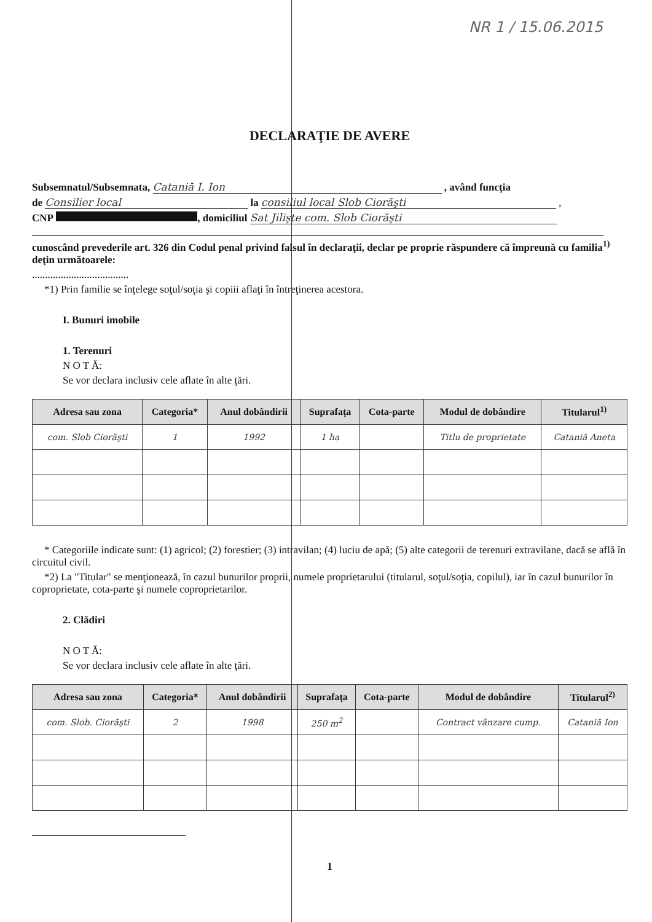NR 1 / 15.06.2015
DECLARAŢIE DE AVERE
Subsemnatul/Subsemnata, Cataniă I. Ion , având funcţia
de Consilier local la consiliul local Slob Ciorăşti ,
CNP , domiciliul Sat Jilişte com. Slob Ciorăşti
cunoscând prevederile art. 326 din Codul penal privind falsul în declaraţii, declar pe proprie răspundere că împreună cu familia<sup>1)</sup> deţin următoarele:
.....................................
*1) Prin familie se înţelege soţul/soţia şi copiii aflaţi în întreţinerea acestora.
I. Bunuri imobile
1. Terenuri
N O T Ă:
Se vor declara inclusiv cele aflate în alte ţări.
| Adresa sau zona | Categoria* | Anul dobândirii | Suprafaţa | Cota-parte | Modul de dobândire | Titularul<sup>1)</sup> |
| --- | --- | --- | --- | --- | --- | --- |
| com. Slob Ciorăşti | 1 | 1992 | 1 ha | | Titlu de proprietate | Cataniă Aneta |
* Categoriile indicate sunt: (1) agricol; (2) forestier; (3) intravilan; (4) luciu de apă; (5) alte categorii de terenuri extravilane, dacă se află în circuitul civil.
*2) La "Titular" se menţionează, în cazul bunurilor proprii, numele proprietarului (titularul, soţul/soţia, copilul), iar în cazul bunurilor în coproprietate, cota-parte şi numele coproprietarilor.
2. Clădiri
N O T Ă:
Se vor declara inclusiv cele aflate în alte ţări.
| Adresa sau zona | Categoria* | Anul dobândirii | Suprafaţa | Cota-parte | Modul de dobândire | Titularul<sup>2)</sup> |
| --- | --- | --- | --- | --- | --- | --- |
| com. Slob. Ciorăşti | 2 | 1998 | 250 m<sup>2</sup> | | Contract vânzare cump. | Cataniă Ion |
1